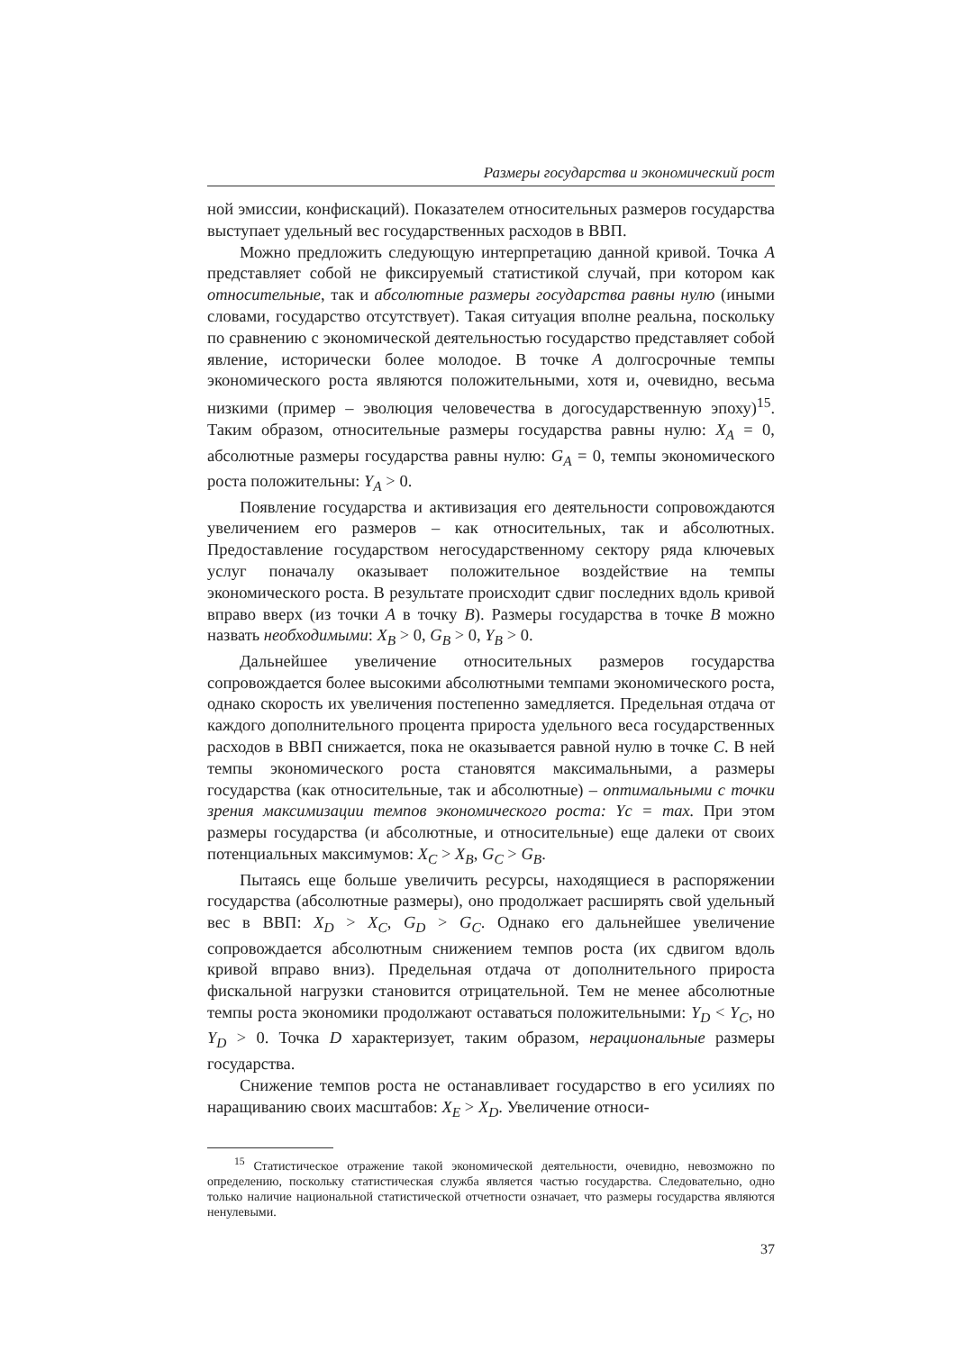Размеры государства и экономический рост
ной эмиссии, конфискаций). Показателем относительных размеров государства выступает удельный вес государственных расходов в ВВП.
Можно предложить следующую интерпретацию данной кривой. Точка A представляет собой не фиксируемый статистикой случай, при котором как относительные, так и абсолютные размеры государства равны нулю (иными словами, государство отсутствует). Такая ситуация вполне реальна, поскольку по сравнению с экономической деятельностью государство представляет собой явление, исторически более молодое. В точке A долгосрочные темпы экономического роста являются положительными, хотя и, очевидно, весьма низкими (пример – эволюция человечества в догосударственную эпоху)<sup>15</sup>. Таким образом, относительные размеры государства равны нулю: X<sub>A</sub> = 0, абсолютные размеры государства равны нулю: G<sub>A</sub> = 0, темпы экономического роста положительны: Y<sub>A</sub> > 0.
Появление государства и активизация его деятельности сопровождаются увеличением его размеров – как относительных, так и абсолютных. Предоставление государством негосударственному сектору ряда ключевых услуг поначалу оказывает положительное воздействие на темпы экономического роста. В результате происходит сдвиг последних вдоль кривой вправо вверх (из точки A в точку B). Размеры государства в точке B можно назвать необходимыми: X<sub>B</sub> > 0, G<sub>B</sub> > 0, Y<sub>B</sub> > 0.
Дальнейшее увеличение относительных размеров государства сопровождается более высокими абсолютными темпами экономического роста, однако скорость их увеличения постепенно замедляется. Предельная отдача от каждого дополнительного процента прироста удельного веса государственных расходов в ВВП снижается, пока не оказывается равной нулю в точке C. В ней темпы экономического роста становятся максимальными, а размеры государства (как относительные, так и абсолютные) – оптимальными с точки зрения максимизации темпов экономического роста: Yc = max. При этом размеры государства (и абсолютные, и относительные) еще далеки от своих потенциальных максимумов: X<sub>C</sub> > X<sub>B</sub>, G<sub>C</sub> > G<sub>B</sub>.
Пытаясь еще больше увеличить ресурсы, находящиеся в распоряжении государства (абсолютные размеры), оно продолжает расширять свой удельный вес в ВВП: X<sub>D</sub> > X<sub>C</sub>, G<sub>D</sub> > G<sub>C</sub>. Однако его дальнейшее увеличение сопровождается абсолютным снижением темпов роста (их сдвигом вдоль кривой вправо вниз). Предельная отдача от дополнительного прироста фискальной нагрузки становится отрицательной. Тем не менее абсолютные темпы роста экономики продолжают оставаться положительными: Y<sub>D</sub> < Y<sub>C</sub>, но Y<sub>D</sub> > 0. Точка D характеризует, таким образом, нерациональные размеры государства.
Снижение темпов роста не останавливает государство в его усилиях по наращиванию своих масштабов: X<sub>E</sub> > X<sub>D</sub>. Увеличение относи-
<sup>15</sup> Статистическое отражение такой экономической деятельности, очевидно, невозможно по определению, поскольку статистическая служба является частью государства. Следовательно, одно только наличие национальной статистической отчетности означает, что размеры государства являются ненулевыми.
37